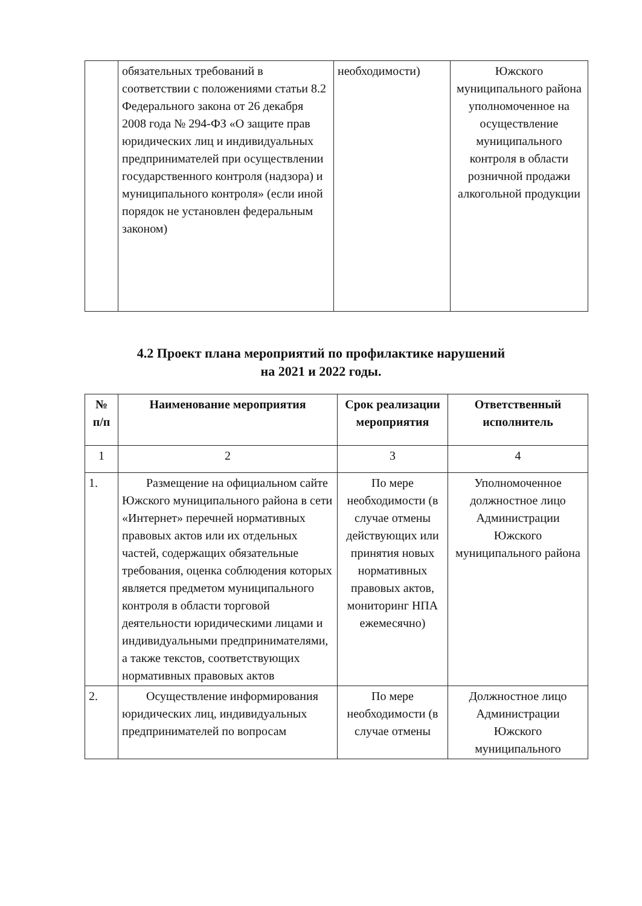| | обязательных требований в соответствии с положениями статьи 8.2 Федерального закона от 26 декабря 2008 года № 294-ФЗ «О защите прав юридических лиц и индивидуальных предпринимателей при осуществлении государственного контроля (надзора) и муниципального контроля» (если иной порядок не установлен федеральным законом) | необходимости) | Южского муниципального района уполномоченное на осуществление муниципального контроля в области розничной продажи алкогольной продукции |
4.2 Проект плана мероприятий по профилактике нарушений
на 2021 и 2022 годы.
| № п/п | Наименование мероприятия | Срок реализации мероприятия | Ответственный исполнитель |
| --- | --- | --- | --- |
| 1 | 2 | 3 | 4 |
| 1. | Размещение на официальном сайте Южского муниципального района в сети «Интернет» перечней нормативных правовых актов или их отдельных частей, содержащих обязательные требования, оценка соблюдения которых является предметом муниципального контроля в области торговой деятельности юридическими лицами и индивидуальными предпринимателями, а также текстов, соответствующих нормативных правовых актов | По мере необходимости (в случае отмены действующих или принятия новых нормативных правовых актов, мониторинг НПА ежемесячно) | Уполномоченное должностное лицо Администрации Южского муниципального района |
| 2. | Осуществление информирования юридических лиц, индивидуальных предпринимателей по вопросам | По мере необходимости (в случае отмены | Должностное лицо Администрации Южского муниципального |